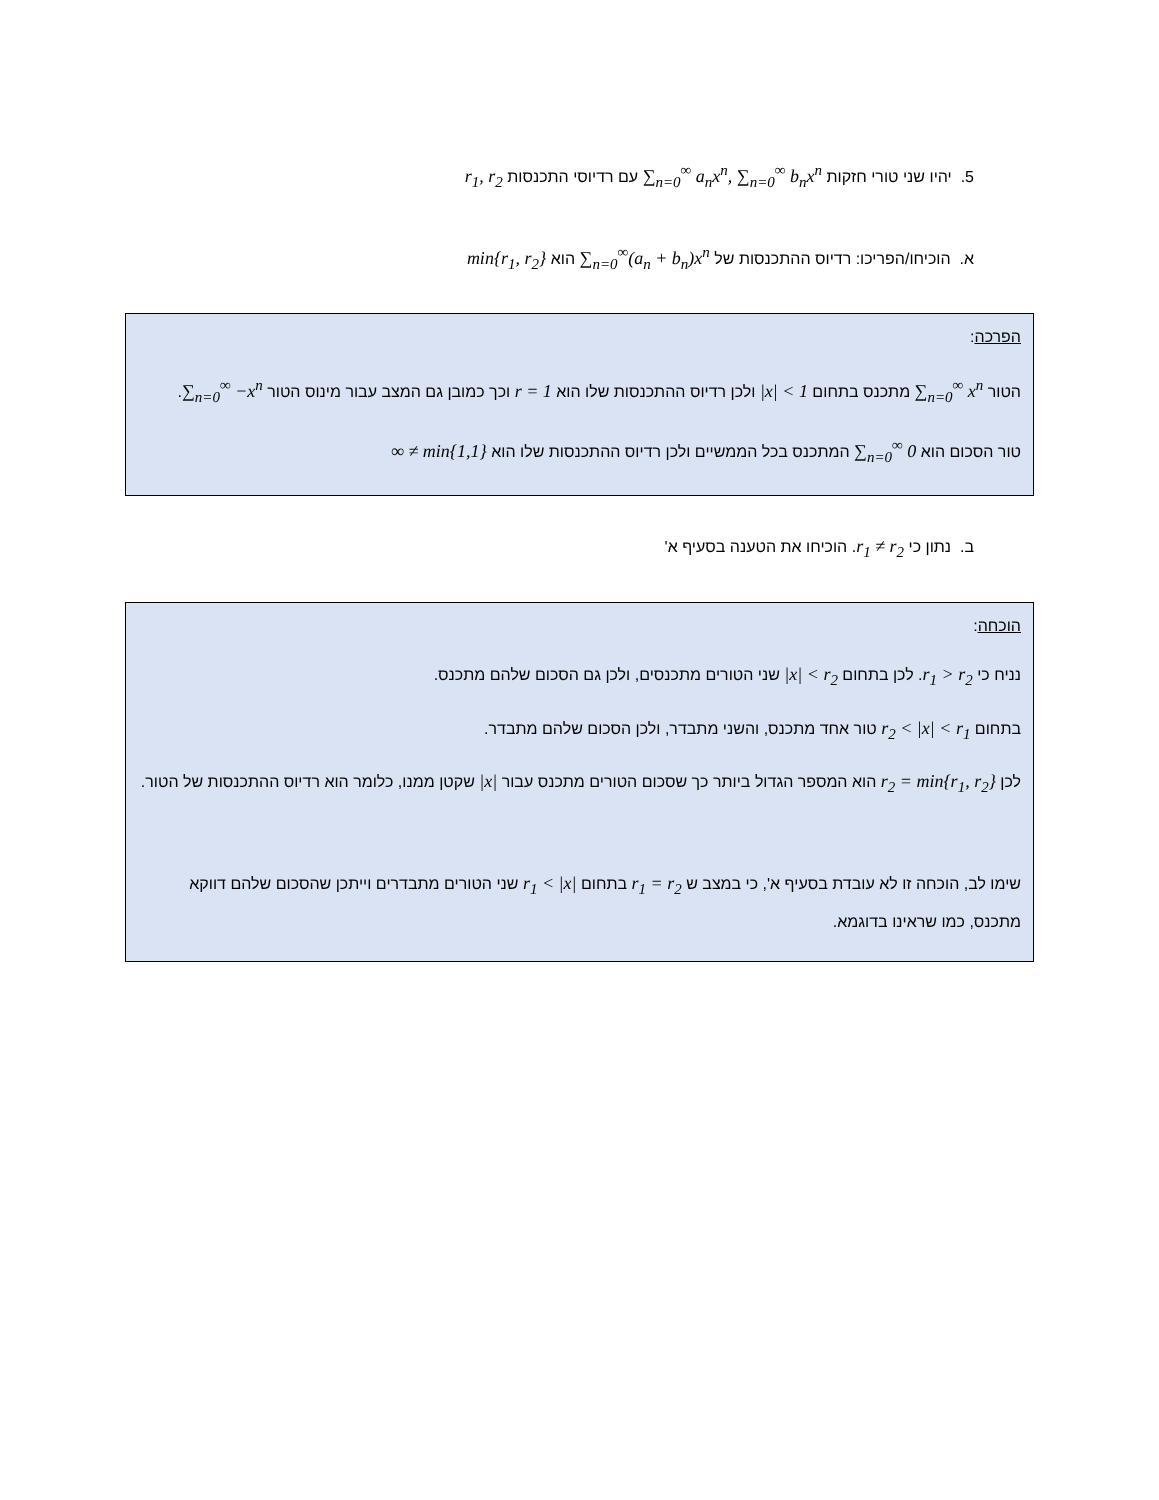5. יהיו שני טורי חזקות ∑<sub>n=0</sub><sup>∞</sup> a<sub>n</sub>x<sup>n</sup>, ∑<sub>n=0</sub><sup>∞</sup> b<sub>n</sub>x<sup>n</sup> עם רדיוסי התכנסות r<sub>1</sub>, r<sub>2</sub>
א. הוכיחו/הפריכו: רדיוס ההתכנסות של ∑<sub>n=0</sub><sup>∞</sup>(a<sub>n</sub> + b<sub>n</sub>)x<sup>n</sup> הוא min{r<sub>1</sub>, r<sub>2</sub>}
הפרכה:
הטור ∑<sub>n=0</sub><sup>∞</sup> x<sup>n</sup> מתכנס בתחום |x| < 1 ולכן רדיוס ההתכנסות שלו הוא r = 1 וכך כמובן גם המצב עבור מינוס הטור ∑<sub>n=0</sub><sup>∞</sup> −x<sup>n</sup>.
טור הסכום הוא ∑<sub>n=0</sub><sup>∞</sup> 0 המתכנס בכל הממשיים ולכן רדיוס ההתכנסות שלו הוא ∞ ≠ min{1,1}
ב. נתון כי r<sub>1</sub> ≠ r<sub>2</sub>. הוכיחו את הטענה בסעיף א'
הוכחה:
נניח כי r<sub>1</sub> > r<sub>2</sub>. לכן בתחום |x| < r<sub>2</sub> שני הטורים מתכנסים, ולכן גם הסכום שלהם מתכנס.
בתחום r<sub>2</sub> < |x| < r<sub>1</sub> טור אחד מתכנס, והשני מתבדר, ולכן הסכום שלהם מתבדר.
לכן r<sub>2</sub> = min{r<sub>1</sub>, r<sub>2</sub>} הוא המספר הגדול ביותר כך שסכום הטורים מתכנס עבור |x| שקטן ממנו, כלומר הוא רדיוס ההתכנסות של הטור.
שימו לב, הוכחה זו לא עובדת בסעיף א', כי במצב ש r<sub>1</sub> = r<sub>2</sub> בתחום r<sub>1</sub> < |x| שני הטורים מתבדרים וייתכן שהסכום שלהם דווקא מתכנס, כמו שראינו בדוגמא.